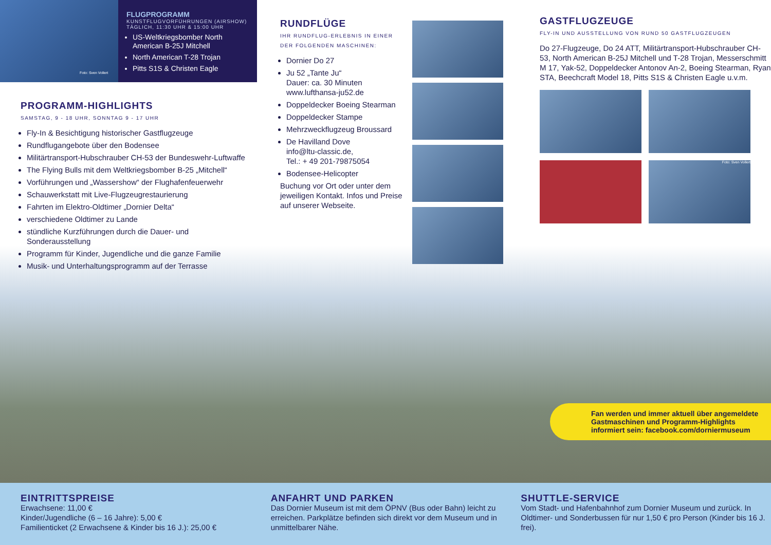Foto: Sven Vollert
FLUGPROGRAMM
KUNSTFLUGVORFÜHRUNGEN (AIRSHOW)
TÄGLICH, 11:30 UHR & 15:00 UHR
US-Weltkriegsbomber North American B-25J Mitchell
North American T-28 Trojan
Pitts S1S & Christen Eagle
PROGRAMM-HIGHLIGHTS
SAMSTAG, 9 - 18 UHR, SONNTAG 9 - 17 UHR
Fly-In & Besichtigung historischer Gastflugzeuge
Rundflugangebote über den Bodensee
Militärtransport-Hubschrauber CH-53 der Bundeswehr-Luftwaffe
The Flying Bulls mit dem Weltkriegsbomber B-25 „Mitchell“
Vorführungen und „Wassershow“ der Flughafenfeuerwehr
Schauwerkstatt mit Live-Flugzeugrestaurierung
Fahrten im Elektro-Oldtimer „Dornier Delta“
verschiedene Oldtimer zu Lande
stündliche Kurzführungen durch die Dauer- und Sonderausstellung
Programm für Kinder, Jugendliche und die ganze Familie
Musik- und Unterhaltungsprogramm auf der Terrasse
RUNDFLÜGE
IHR RUNDFLUG-ERLEBNIS IN EINER DER FOLGENDEN MASCHINEN:
Dornier Do 27
Ju 52 „Tante Ju“
Dauer: ca. 30 Minuten
www.lufthansa-ju52.de
Doppeldecker Boeing Stearman
Doppeldecker Stampe
Mehrzweckflugzeug Broussard
De Havilland Dove
info@ltu-classic.de,
Tel.: + 49 201-79875054
Bodensee-Helicopter
Buchung vor Ort oder unter dem jeweiligen Kontakt. Infos und Preise auf unserer Webseite.
GASTFLUGZEUGE
FLY-IN UND AUSSTELLUNG VON RUND 50 GASTFLUGZEUGEN
Do 27-Flugzeuge, Do 24 ATT, Militärtransport-Hub­schrauber CH-53, North American B-25J Mitchell und T-28 Trojan, Messerschmitt M 17, Yak-52, Doppel­decker Antonov An-2, Boeing Stearman, Ryan STA, Beechcraft Model 18, Pitts S1S & Christen Eagle u.v.m.
Foto: Sven Vollert
Fan werden und immer aktuell über angemeldete Gastmaschinen und Programm-Highlights informiert sein: facebook.com/dorniermuseum
EINTRITTSPREISE
Erwachsene: 11,00 €
Kinder/Jugendliche (6 – 16 Jahre): 5,00 €
Familienticket (2 Erwachsene & Kinder bis 16 J.): 25,00 €
ANFAHRT UND PARKEN
Das Dornier Museum ist mit dem ÖPNV (Bus oder Bahn) leicht zu erreichen. Parkplätze befinden sich direkt vor dem Museum und in unmittelbarer Nähe.
SHUTTLE-SERVICE
Vom Stadt- und Hafenbahnhof zum Dornier Museum und zurück. In Oldtimer- und Sonderbussen für nur 1,50 € pro Person (Kinder bis 16 J. frei).